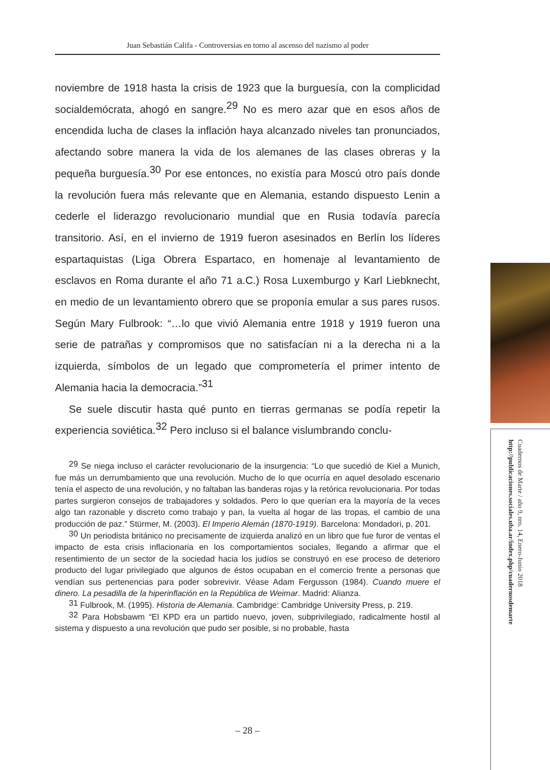Juan Sebastián Califa - Controversias en torno al ascenso del nazismo al poder
noviembre de 1918 hasta la crisis de 1923 que la burguesía, con la complicidad socialdemócrata, ahogó en sangre.<sup>29</sup> No es mero azar que en esos años de encendida lucha de clases la inflación haya alcanzado niveles tan pronunciados, afectando sobre manera la vida de los alemanes de las clases obreras y la pequeña burguesía.<sup>30</sup> Por ese entonces, no existía para Moscú otro país donde la revolución fuera más relevante que en Alemania, estando dispuesto Lenin a cederle el liderazgo revolucionario mundial que en Rusia todavía parecía transitorio. Así, en el invierno de 1919 fueron asesinados en Berlín los líderes espartaquistas (Liga Obrera Espartaco, en homenaje al levantamiento de esclavos en Roma durante el año 71 a.C.) Rosa Luxemburgo y Karl Liebknecht, en medio de un levantamiento obrero que se proponía emular a sus pares rusos. Según Mary Fulbrook: “…lo que vivió Alemania entre 1918 y 1919 fueron una serie de patrañas y compromisos que no satisfacían ni a la derecha ni a la izquierda, símbolos de un legado que comprometería el primer intento de Alemania hacia la democracia.”<sup>31</sup>
Se suele discutir hasta qué punto en tierras germanas se podía repetir la experiencia soviética.<sup>32</sup> Pero incluso si el balance vislumbrando conclu-
<sup>29</sup> Se niega incluso el carácter revolucionario de la insurgencia: “Lo que sucedió de Kiel a Munich, fue más un derrumbamiento que una revolución. Mucho de lo que ocurría en aquel desolado escenario tenía el aspecto de una revolución, y no faltaban las banderas rojas y la retórica revolucionaria. Por todas partes surgieron consejos de trabajadores y soldados. Pero lo que querían era la mayoría de la veces algo tan razonable y discreto como trabajo y pan, la vuelta al hogar de las tropas, el cambio de una producción de paz.” Stürmer, M. (2003). El Imperio Alemán (1870-1919). Barcelona: Mondadori, p. 201.
<sup>30</sup> Un periodista británico no precisamente de izquierda analizó en un libro que fue furor de ventas el impacto de esta crisis inflacionaria en los comportamientos sociales, llegando a afirmar que el resentimiento de un sector de la sociedad hacia los judíos se construyó en ese proceso de deterioro producto del lugar privilegiado que algunos de éstos ocupaban en el comercio frente a personas que vendían sus pertenencias para poder sobrevivir. Véase Adam Fergusson (1984). Cuando muere el dinero. La pesadilla de la hiperinflación en la República de Weimar. Madrid: Alianza.
<sup>31</sup> Fulbrook, M. (1995). Historia de Alemania. Cambridge: Cambridge University Press, p. 219.
<sup>32</sup> Para Hobsbawm “El KPD era un partido nuevo, joven, subprivilegiado, radicalmente hostil al sistema y dispuesto a una revolución que pudo ser posible, si no probable, hasta
– 28 –
Cuadernos de Marte / año 9, nro. 14, Enero-Junio 2018
http://publicaciones.sociales.uba.ar/index.php/cuadernosdemarte